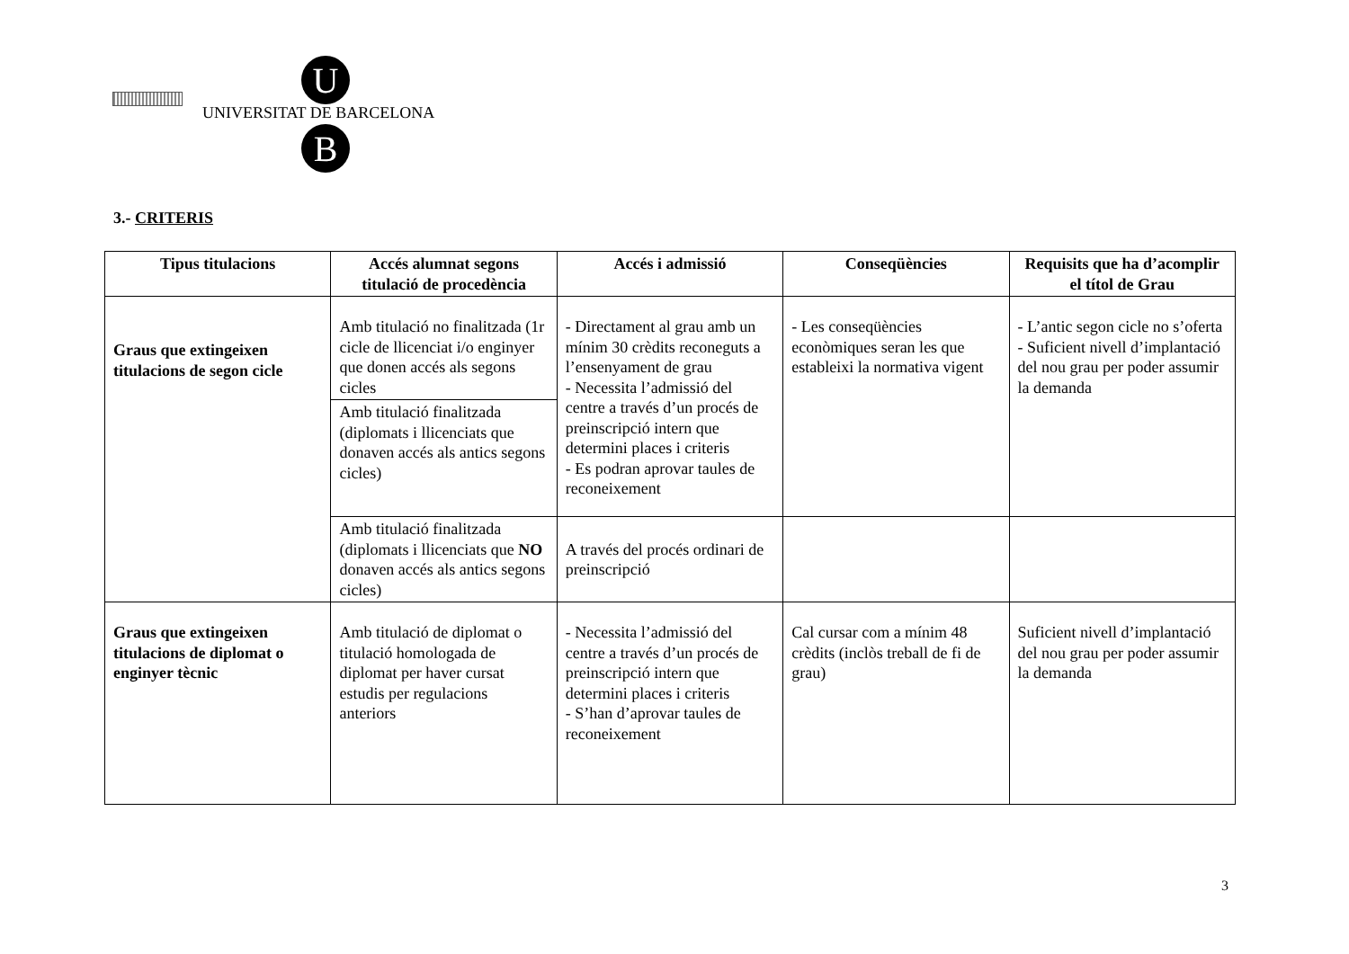U
UNIVERSITAT DE BARCELONA
B
3.- CRITERIS
| Tipus titulacions | Accés alumnat segons titulació de procedència | Accés i admissió | Conseqüències | Requisits que ha d’acomplir el títol de Grau |
| --- | --- | --- | --- | --- |
| Graus que extingeixen titulacions de segon cicle | Amb titulació no finalitzada (1r cicle de llicenciat i/o enginyer que donen accés als segons cicles | - Directament al grau amb un mínim 30 crèdits reconeguts a l’ensenyament de grau - Necessita l’admissió del centre a través d’un procés de preinscripció intern que determini places i criteris - Es podran aprovar taules de reconeixement | - Les conseqüències econòmiques seran les que estableixi la normativa vigent | - L’antic segon cicle no s’oferta - Suficient nivell d’implantació del nou grau per poder assumir la demanda |
| | Amb titulació finalitzada (diplomats i llicenciats que donaven accés als antics segons cicles) | | | |
| | Amb titulació finalitzada (diplomats i llicenciats que NO donaven accés als antics segons cicles) | A través del procés ordinari de preinscripció | | |
| Graus que extingeixen titulacions de diplomat o enginyer tècnic | Amb titulació de diplomat o titulació homologada de diplomat per haver cursat estudis per regulacions anteriors | - Necessita l’admissió del centre a través d’un procés de preinscripció intern que determini places i criteris - S’han d’aprovar taules de reconeixement | Cal cursar com a mínim 48 crèdits (inclòs treball de fi de grau) | Suficient nivell d’implantació del nou grau per poder assumir la demanda |
3